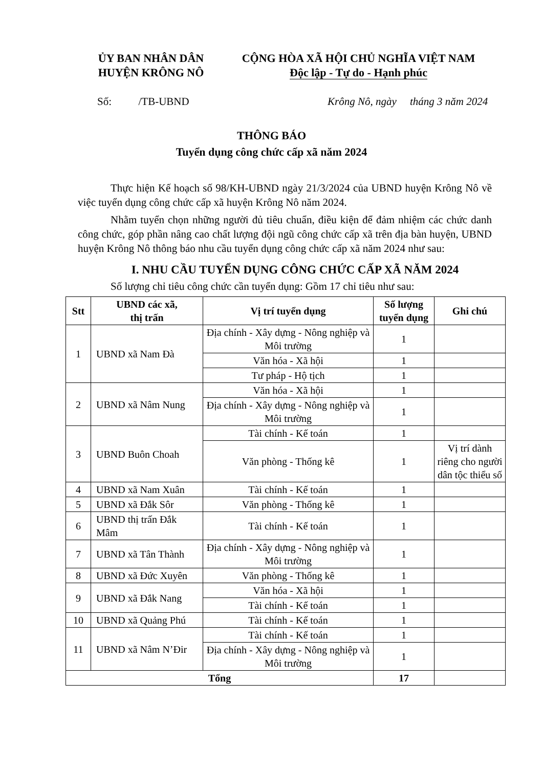ỦY BAN NHÂN DÂN
HUYỆN KRÔNG NÔ
CỘNG HÒA XÃ HỘI CHỦ NGHĨA VIỆT NAM
Độc lập - Tự do - Hạnh phúc
Số: /TB-UBND Krông Nô, ngày tháng 3 năm 2024
THÔNG BÁO
Tuyển dụng công chức cấp xã năm 2024
Thực hiện Kế hoạch số 98/KH-UBND ngày 21/3/2024 của UBND huyện Krông Nô về việc tuyển dụng công chức cấp xã huyện Krông Nô năm 2024.
Nhằm tuyển chọn những người đủ tiêu chuẩn, điều kiện để đảm nhiệm các chức danh công chức, góp phần nâng cao chất lượng đội ngũ công chức cấp xã trên địa bàn huyện, UBND huyện Krông Nô thông báo nhu cầu tuyển dụng công chức cấp xã năm 2024 như sau:
I. NHU CẦU TUYỂN DỤNG CÔNG CHỨC CẤP XÃ NĂM 2024
Số lượng chỉ tiêu công chức cần tuyển dụng: Gồm 17 chỉ tiêu như sau:
| Stt | UBND các xã, thị trấn | Vị trí tuyển dụng | Số lượng tuyển dụng | Ghi chú |
| --- | --- | --- | --- | --- |
| 1 | UBND xã Nam Đà | Địa chính - Xây dựng - Nông nghiệp và Môi trường | 1 | |
| | | Văn hóa - Xã hội | 1 | |
| | | Tư pháp - Hộ tịch | 1 | |
| 2 | UBND xã Nâm Nung | Văn hóa - Xã hội | 1 | |
| | | Địa chính - Xây dựng - Nông nghiệp và Môi trường | 1 | |
| 3 | UBND Buôn Choah | Tài chính - Kế toán | 1 | |
| | | Văn phòng - Thống kê | 1 | Vị trí dành riêng cho người dân tộc thiểu số |
| 4 | UBND xã Nam Xuân | Tài chính - Kế toán | 1 | |
| 5 | UBND xã Đắk Sôr | Văn phòng - Thống kê | 1 | |
| 6 | UBND thị trấn Đắk Mâm | Tài chính - Kế toán | 1 | |
| 7 | UBND xã Tân Thành | Địa chính - Xây dựng - Nông nghiệp và Môi trường | 1 | |
| 8 | UBND xã Đức Xuyên | Văn phòng - Thống kê | 1 | |
| 9 | UBND xã Đắk Nang | Văn hóa - Xã hội | 1 | |
| | | Tài chính - Kế toán | 1 | |
| 10 | UBND xã Quảng Phú | Tài chính - Kế toán | 1 | |
| 11 | UBND xã Nâm N’Đir | Tài chính - Kế toán | 1 | |
| | | Địa chính - Xây dựng - Nông nghiệp và Môi trường | 1 | |
| Tổng | | | 17 | |